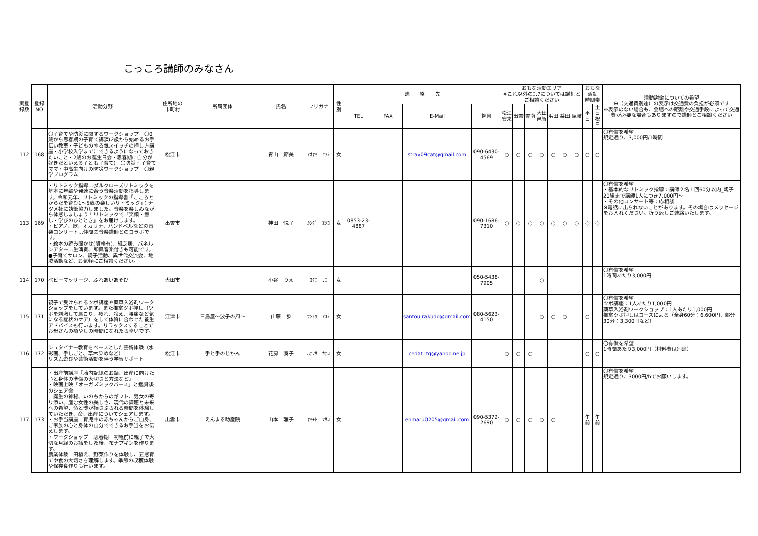こっころ講師のみなさん
| 実登 録数 | 登録 NO | 活動分野 | 住所地の 市町村 | 所属団体 | 氏名 | フリガナ | 性 別 | 連 絡 先 | | | | おもな活動エリア ※これ以外のｴﾘｱについては講師とご相談ください | | | | | | | おもな活動 時間帯 | | 活動謝金についての希望 ※（交通費別途）の表示は交通費の負担が必須です ※表示のない場合も、会場への距離や交通手段によって交通費が必要な場合もありますので講師とご相談ください |
| --- | --- | --- | --- | --- | --- | --- | --- | --- | --- | --- | --- | --- | --- | --- | --- | --- | --- | --- | --- | --- | --- |
| | | | | | | | | TEL | FAX | E-Mail | 携帯 | 松江 安来 | 出雲 | 雲南 | 大田 邑智 | 浜田 | 益田 | 隠岐 | 平日 | 土日 祝日 | |
| 112 | 168 | 〇子育てや防災に関するワークショップ 〇0歳から思春期の子育て講演(2歳から始めるお手伝い教室・子どものやる気スイッチの押し方講座・小学校入学までにできるようになっておきたいこと・2歳のお誕生日会・思春期に自分が好きだといえる子とも子育て) 〇防災・子育てママ・中高生向けの防災ワークショップ 〇親学プログラム | 松江市 | | 青山 節美 | ｱｵﾔﾏ ｾﾂﾐ | 女 | | | strav09cat@gmail.com | 090-6430-4569 | ○ | ○ | ○ | ○ | ○ | ○ | ○ | ○ | ○ | 〇有償を希望 規定通り、3,000円/1時間 |
| 113 | 169 | ・リトミック指導…ダルクローズリトミックを基本に年齢や発達に合う音楽活動を指導します。令和元年、リトミックの指導書「こころとからだを育む1～5歳の楽しいリトミック」：ナツメ社に執筆協力しました。音楽を楽しみながら体感しましょう！リトミックで「笑顔・癒し・学びのひととき」をお届けします。 ・ピアノ、歌、オカリナ、ハンドベルなどの音楽コンサート…仲間の音楽講師とのコラボです。 ・絵本の読み聞かせ(資格有)、紙芝居、パネルシアター…生演奏、即興音楽付きも可能です。 ●子育てサロン、親子活動、異世代交流会、地域活動など、お気軽にご相談ください。 | 出雲市 | | 神田 悦子 | ｶﾝﾀﾞ ｴﾂｺ | 女 | 0853-23-4887 | | | 090-1686-7310 | ○ | ○ | ○ | ○ | ○ | ○ | ○ | ○ | ○ | 〇有償を希望 ・基本的なリトミック指導：講師２名１回60分以内_親子20組まで講師1人につき7,000円～ ・その他コンサート等：応相談 ※電話に出られないことがあります。その場合はメッセージをお入れください。折り返しご連絡いたします。 |
| 114 | 170 | ベビーマッサージ、ふれあいあそび | 大田市 | | 小谷 りえ | ｺﾀﾆ ﾘｴ | 女 | | | | 050-5438-7905 | | | | ○ | | | | | | 〇有償を希望 1時間あたり3,000円 |
| 115 | 171 | 親子で受けられるツボ講座や薬草入浴剤ワークショップをしています。また推拿ツボ押し（ツボを刺激して肩こり、疲れ、冷え、腰痛など気になる症状のケア）をして体質に合わせた養生アドバイスも行います。リラックスすることでお母さんの癒やしの時間になれたら幸いです。 | 江津市 | 三島屋～波子の風～ | 山藤 歩 | ｻﾝﾄｳ ｱﾕﾐ | 女 | | | santou.rakudo@gmail.com | 080-5623-4150 | | | | ○ | ○ | ○ | | ○ | | 〇有償を希望 ツボ講座：1人あたり1,000円 薬草入浴剤ワークショップ：1人あたり1,000円 推拿ツボ押しはコースによる（全身60分：6,600円、部分30分：3,300円など） |
| 116 | 172 | シュタイナー教育をベースとした芸術体験（水彩画、手しごと、草木染めなど） リズム遊びや芸術活動を伴う学習サポート | 松江市 | 手と手のじかん | 花房 奏子 | ﾊﾅﾌｻ ｶﾅｺ | 女 | | | cedat ltg@yahoo.ne.jp | | ○ | ○ | ○ | | | | | ○ | ○ | 〇有償を希望 1時間あたり3,000円（材料費は別途） |
| 117 | 173 | ・出産前講座『胎内記憶のお話、出産に向けた心と身体の準備の大切さと方法など』 ・映画上映「オーガズミックバース」と鑑賞後のシェア会 誕生の神秘、いのちからのギフト、男女の寄り添い、産む女性の美しさ、現代の課題と未来への希望、命と魂が揺さぶられる時間を体験していただき、命、出産についてシェアします。 ・お手当講座 育児中の赤ちゃんからご自身、ご家族の心と身体の自分でできるお手当をお伝えします。 ・ワークショップ 思春期 初経前に親子で大切な月経のお話をした後、布ナプキンを作ります。 農業体験 田植え、野菜作りを体験し、五感育てや食の大切さを理解します。季節の収穫体験や保存食作りも行います。 | 出雲市 | えんまる助産院 | 山本 雅子 | ﾔﾏﾓﾄ ﾏｻｺ | 女 | | | enmaru0205@gmail.com | 090-5372-2690 | ○ | ○ | ○ | ○ | ○ | | | 午前 | 午前 | 〇有償を希望 規定通り、3000円/hでお願いします。 |